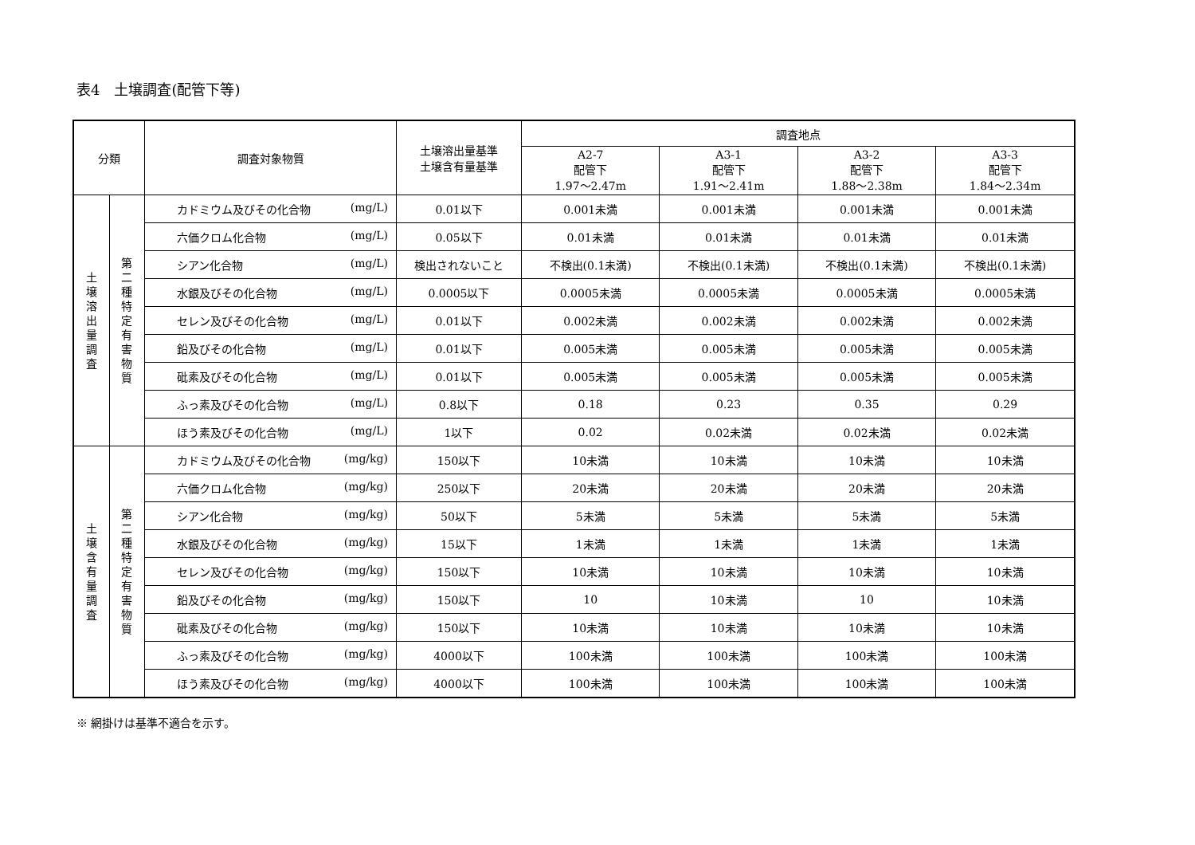表4　土壌調査(配管下等)
| 分類 | | 調査対象物質 | 土壌溶出量基準 土壌含有量基準 | 調査地点 | | | |
| --- | --- | --- | --- | --- | --- | --- | --- |
| | | | | A2-7 配管下 1.97～2.47m | A3-1 配管下 1.91～2.41m | A3-2 配管下 1.88～2.38m | A3-3 配管下 1.84～2.34m |
| 土 壌 溶 出 量 調 査 | 第 二 種 特 定 有 害 物 質 | カドミウム及びその化合物 (mg/L) | 0.01以下 | 0.001未満 | 0.001未満 | 0.001未満 | 0.001未満 |
| | | 六価クロム化合物 (mg/L) | 0.05以下 | 0.01未満 | 0.01未満 | 0.01未満 | 0.01未満 |
| | | シアン化合物 (mg/L) | 検出されないこと | 不検出(0.1未満) | 不検出(0.1未満) | 不検出(0.1未満) | 不検出(0.1未満) |
| | | 水銀及びその化合物 (mg/L) | 0.0005以下 | 0.0005未満 | 0.0005未満 | 0.0005未満 | 0.0005未満 |
| | | セレン及びその化合物 (mg/L) | 0.01以下 | 0.002未満 | 0.002未満 | 0.002未満 | 0.002未満 |
| | | 鉛及びその化合物 (mg/L) | 0.01以下 | 0.005未満 | 0.005未満 | 0.005未満 | 0.005未満 |
| | | 砒素及びその化合物 (mg/L) | 0.01以下 | 0.005未満 | 0.005未満 | 0.005未満 | 0.005未満 |
| | | ふっ素及びその化合物 (mg/L) | 0.8以下 | 0.18 | 0.23 | 0.35 | 0.29 |
| | | ほう素及びその化合物 (mg/L) | 1以下 | 0.02 | 0.02未満 | 0.02未満 | 0.02未満 |
| 土 壌 含 有 量 調 査 | 第 二 種 特 定 有 害 物 質 | カドミウム及びその化合物 (mg/kg) | 150以下 | 10未満 | 10未満 | 10未満 | 10未満 |
| | | 六価クロム化合物 (mg/kg) | 250以下 | 20未満 | 20未満 | 20未満 | 20未満 |
| | | シアン化合物 (mg/kg) | 50以下 | 5未満 | 5未満 | 5未満 | 5未満 |
| | | 水銀及びその化合物 (mg/kg) | 15以下 | 1未満 | 1未満 | 1未満 | 1未満 |
| | | セレン及びその化合物 (mg/kg) | 150以下 | 10未満 | 10未満 | 10未満 | 10未満 |
| | | 鉛及びその化合物 (mg/kg) | 150以下 | 10 | 10未満 | 10 | 10未満 |
| | | 砒素及びその化合物 (mg/kg) | 150以下 | 10未満 | 10未満 | 10未満 | 10未満 |
| | | ふっ素及びその化合物 (mg/kg) | 4000以下 | 100未満 | 100未満 | 100未満 | 100未満 |
| | | ほう素及びその化合物 (mg/kg) | 4000以下 | 100未満 | 100未満 | 100未満 | 100未満 |
※ 網掛けは基準不適合を示す。